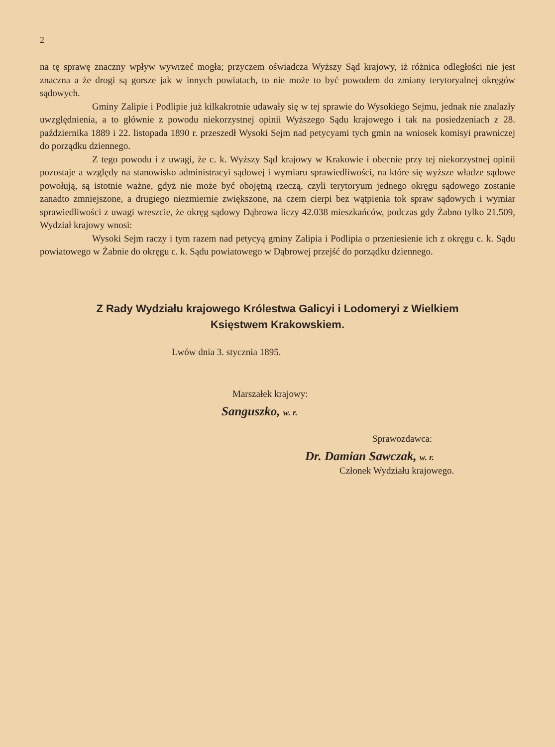2
na tę sprawę znaczny wpływ wywrzeć mogła; przyczem oświadcza Wyższy Sąd krajowy, iż różnica odległości nie jest znaczna a że drogi są gorsze jak w innych powiatach, to nie może to być powodem do zmiany terytoryalnej okręgów sądowych.
Gminy Zalipie i Podlipie już kilkakrotnie udawały się w tej sprawie do Wysokiego Sejmu, jednak nie znalazły uwzględnienia, a to głównie z powodu niekorzystnej opinii Wyższego Sądu krajowego i tak na posiedzeniach z 28. października 1889 i 22. listopada 1890 r. przeszedł Wysoki Sejm nad petycyami tych gmin na wniosek komisyi prawniczej do porządku dziennego.
Z tego powodu i z uwagi, że c. k. Wyższy Sąd krajowy w Krakowie i obecnie przy tej niekorzystnej opinii pozostaje a względy na stanowisko administracyi sądowej i wymiaru sprawiedliwości, na które się wyższe władze sądowe powołują, są istotnie ważne, gdyż nie może być obojętną rzeczą, czyli terytoryum jednego okręgu sądowego zostanie zanadto zmniejszone, a drugiego niezmiernie zwiększone, na czem cierpi bez wątpienia tok spraw sądowych i wymiar sprawiedliwości z uwagi wreszcie, że okręg sądowy Dąbrowa liczy 42.038 mieszkańców, podczas gdy Żabno tylko 21.509, Wydział krajowy wnosi:
Wysoki Sejm raczy i tym razem nad petycyą gminy Zalipia i Podlipia o przeniesienie ich z okręgu c. k. Sądu powiatowego w Żabnie do okręgu c. k. Sądu powiatowego w Dąbrowej przejść do porządku dziennego.
Z Rady Wydziału krajowego Królestwa Galicyi i Lodomeryi z Wielkiem
Księstwem Krakowskiem.
Lwów dnia 3. stycznia 1895.
Marszałek krajowy:
Sanguszko, w. r.
Sprawozdawca:
Dr. Damian Sawczak, w. r.
Członek Wydziału krajowego.